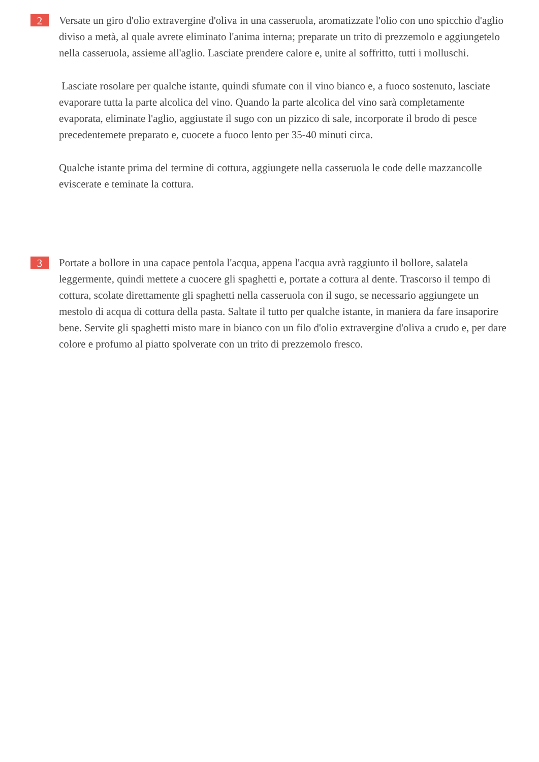2
Versate un giro d'olio extravergine d'oliva in una casseruola, aromatizzate l'olio con uno spicchio d'aglio diviso a metà, al quale avrete eliminato l'anima interna; preparate un trito di prezzemolo e aggiungetelo nella casseruola, assieme all'aglio. Lasciate prendere calore e, unite al soffritto, tutti i molluschi.
Lasciate rosolare per qualche istante, quindi sfumate con il vino bianco e, a fuoco sostenuto, lasciate evaporare tutta la parte alcolica del vino. Quando la parte alcolica del vino sarà completamente evaporata, eliminate l'aglio, aggiustate il sugo con un pizzico di sale, incorporate il brodo di pesce precedentemete preparato e, cuocete a fuoco lento per 35-40 minuti circa.
Qualche istante prima del termine di cottura, aggiungete nella casseruola le code delle mazzancolle eviscerate e teminate la cottura.
3
Portate a bollore in una capace pentola l'acqua, appena l'acqua avrà raggiunto il bollore, salatela leggermente, quindi mettete a cuocere gli spaghetti e, portate a cottura al dente. Trascorso il tempo di cottura, scolate direttamente gli spaghetti nella casseruola con il sugo, se necessario aggiungete un mestolo di acqua di cottura della pasta. Saltate il tutto per qualche istante, in maniera da fare insaporire bene. Servite gli spaghetti misto mare in bianco con un filo d'olio extravergine d'oliva a crudo e, per dare colore e profumo al piatto spolverate con un trito di prezzemolo fresco.